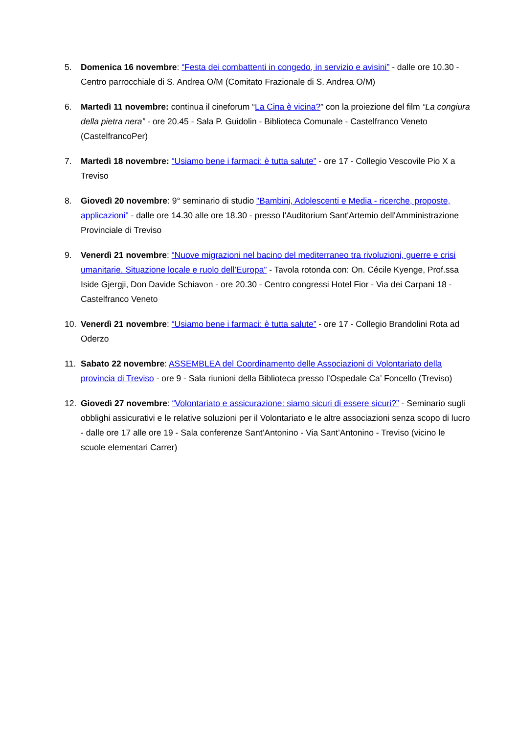5. Domenica 16 novembre: “Festa dei combattenti in congedo, in servizio e avisini” - dalle ore 10.30 - Centro parrocchiale di S. Andrea O/M (Comitato Frazionale di S. Andrea O/M)
6. Martedì 11 novembre: continua il cineforum “La Cina è vicina?” con la proiezione del film “La congiura della pietra nera” - ore 20.45 - Sala P. Guidolin - Biblioteca Comunale - Castelfranco Veneto (CastelfrancoPer)
7. Martedì 18 novembre: “Usiamo bene i farmaci: è tutta salute” - ore 17 - Collegio Vescovile Pio X a Treviso
8. Giovedì 20 novembre: 9° seminario di studio "Bambini, Adolescenti e Media - ricerche, proposte, applicazioni" - dalle ore 14.30 alle ore 18.30 - presso l'Auditorium Sant'Artemio dell'Amministrazione Provinciale di Treviso
9. Venerdì 21 novembre: “Nuove migrazioni nel bacino del mediterraneo tra rivoluzioni, guerre e crisi umanitarie. Situazione locale e ruolo dell’Europa” - Tavola rotonda con: On. Cécile Kyenge, Prof.ssa Iside Gjergji, Don Davide Schiavon - ore 20.30 - Centro congressi Hotel Fior - Via dei Carpani 18 - Castelfranco Veneto
10. Venerdì 21 novembre: “Usiamo bene i farmaci: è tutta salute” - ore 17 - Collegio Brandolini Rota ad Oderzo
11. Sabato 22 novembre: ASSEMBLEA del Coordinamento delle Associazioni di Volontariato della provincia di Treviso - ore 9 - Sala riunioni della Biblioteca presso l’Ospedale Ca’ Foncello (Treviso)
12. Giovedì 27 novembre: “Volontariato e assicurazione: siamo sicuri di essere sicuri?” - Seminario sugli obblighi assicurativi e le relative soluzioni per il Volontariato e le altre associazioni senza scopo di lucro - dalle ore 17 alle ore 19 - Sala conferenze Sant’Antonino - Via Sant’Antonino - Treviso (vicino le scuole elementari Carrer)